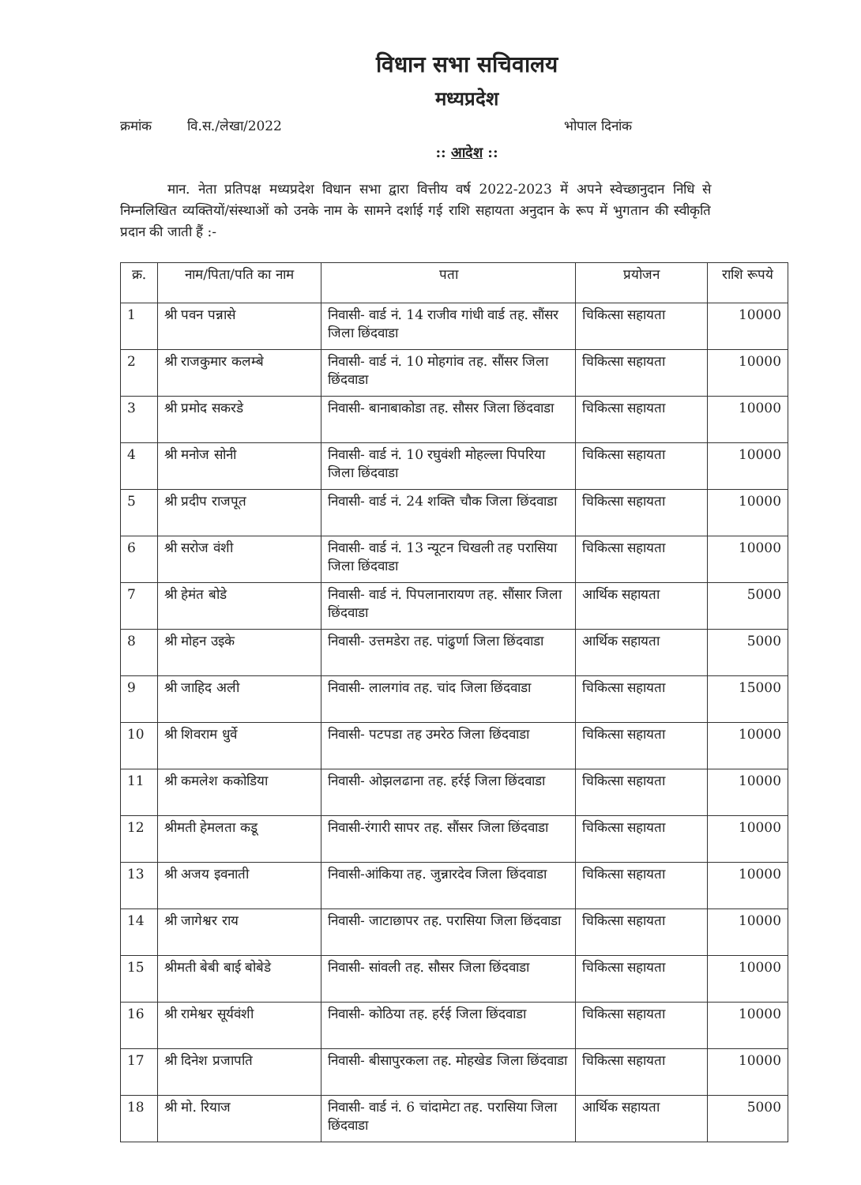विधान सभा सचिवालय
मध्यप्रदेश
क्रमांक वि.स./लेखा/2022 भोपाल दिनांक
:: आदेश ::
मान. नेता प्रतिपक्ष मध्यप्रदेश विधान सभा द्वारा वित्तीय वर्ष 2022-2023 में अपने स्वेच्छानुदान निधि से निम्नलिखित व्यक्तियों/संस्थाओं को उनके नाम के सामने दर्शाई गई राशि सहायता अनुदान के रूप में भुगतान की स्वीकृति प्रदान की जाती हैं :-
| क्र. | नाम/पिता/पति का नाम | पता | प्रयोजन | राशि रूपये |
| --- | --- | --- | --- | --- |
| 1 | श्री पवन पन्नासे | निवासी- वार्ड नं. 14 राजीव गांधी वार्ड तह. सौंसर जिला छिंदवाडा | चिकित्सा सहायता | 10000 |
| 2 | श्री राजकुमार कलम्बे | निवासी- वार्ड नं. 10 मोहगांव तह. सौंसर जिला छिंदवाडा | चिकित्सा सहायता | 10000 |
| 3 | श्री प्रमोद सकरडे | निवासी- बानाबाकोडा तह. सौसर जिला छिंदवाडा | चिकित्सा सहायता | 10000 |
| 4 | श्री मनोज सोनी | निवासी- वार्ड नं. 10 रघुवंशी मोहल्ला पिपरिया जिला छिंदवाडा | चिकित्सा सहायता | 10000 |
| 5 | श्री प्रदीप राजपूत | निवासी- वार्ड नं. 24 शक्ति चौक जिला छिंदवाडा | चिकित्सा सहायता | 10000 |
| 6 | श्री सरोज वंशी | निवासी- वार्ड नं. 13 न्यूटन चिखली तह परासिया जिला छिंदवाडा | चिकित्सा सहायता | 10000 |
| 7 | श्री हेमंत बोडे | निवासी- वार्ड नं. पिपलानारायण तह. सौंसार जिला छिंदवाडा | आर्थिक सहायता | 5000 |
| 8 | श्री मोहन उइके | निवासी- उत्तमडेरा तह. पांढुर्णा जिला छिंदवाडा | आर्थिक सहायता | 5000 |
| 9 | श्री जाहिद अली | निवासी- लालगांव तह. चांद जिला छिंदवाडा | चिकित्सा सहायता | 15000 |
| 10 | श्री शिवराम धुर्वे | निवासी- पटपडा तह उमरेठ जिला छिंदवाडा | चिकित्सा सहायता | 10000 |
| 11 | श्री कमलेश ककोडिया | निवासी- ओझलढाना तह. हर्रई जिला छिंदवाडा | चिकित्सा सहायता | 10000 |
| 12 | श्रीमती हेमलता कडू | निवासी-रंगारी सापर तह. सौंसर जिला छिंदवाडा | चिकित्सा सहायता | 10000 |
| 13 | श्री अजय इवनाती | निवासी-आंकिया तह. जुन्नारदेव जिला छिंदवाडा | चिकित्सा सहायता | 10000 |
| 14 | श्री जागेश्वर राय | निवासी- जाटाछापर तह. परासिया जिला छिंदवाडा | चिकित्सा सहायता | 10000 |
| 15 | श्रीमती बेबी बाई बोबेडे | निवासी- सांवली तह. सौसर जिला छिंदवाडा | चिकित्सा सहायता | 10000 |
| 16 | श्री रामेश्वर सूर्यवंशी | निवासी- कोठिया तह. हर्रई जिला छिंदवाडा | चिकित्सा सहायता | 10000 |
| 17 | श्री दिनेश प्रजापति | निवासी- बीसापुरकला तह. मोहखेड जिला छिंदवाडा | चिकित्सा सहायता | 10000 |
| 18 | श्री मो. रियाज | निवासी- वार्ड नं. 6 चांदामेटा तह. परासिया जिला छिंदवाडा | आर्थिक सहायता | 5000 |